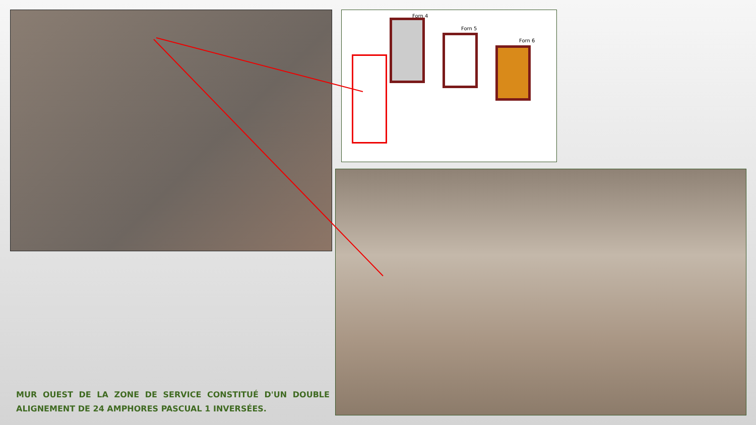Forn 4
Forn 5
Forn 6
MUR OUEST DE LA ZONE DE SERVICE CONSTITUÉ D'UN DOUBLE ALIGNEMENT DE 24 AMPHORES PASCUAL 1 INVERSÉES.